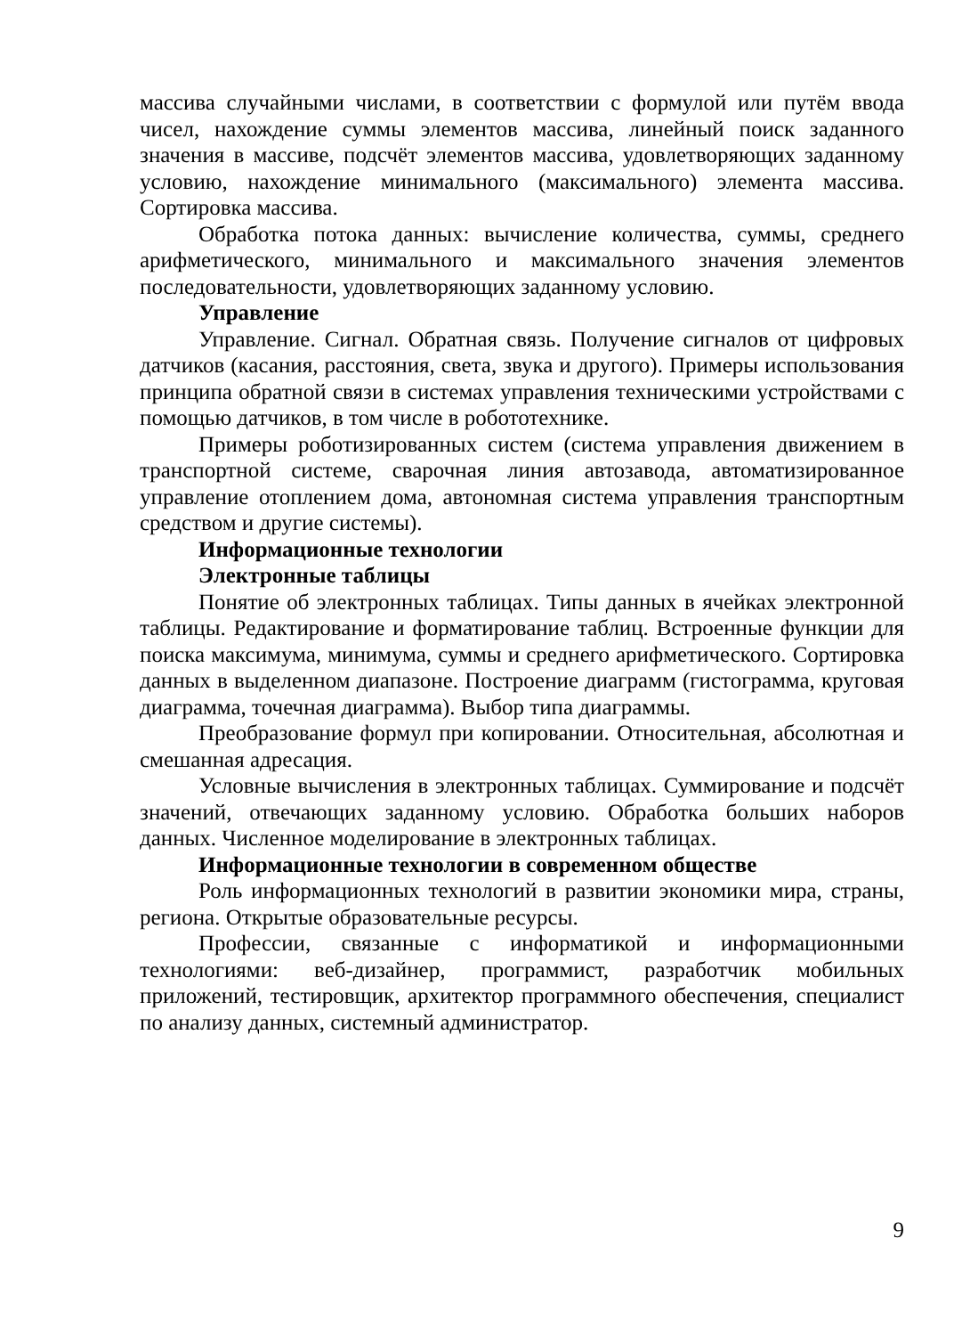массива случайными числами, в соответствии с формулой или путём ввода чисел, нахождение суммы элементов массива, линейный поиск заданного значения в массиве, подсчёт элементов массива, удовлетворяющих заданному условию, нахождение минимального (максимального) элемента массива. Сортировка массива.
Обработка потока данных: вычисление количества, суммы, среднего арифметического, минимального и максимального значения элементов последовательности, удовлетворяющих заданному условию.
Управление
Управление. Сигнал. Обратная связь. Получение сигналов от цифровых датчиков (касания, расстояния, света, звука и другого). Примеры использования принципа обратной связи в системах управления техническими устройствами с помощью датчиков, в том числе в робототехнике.
Примеры роботизированных систем (система управления движением в транспортной системе, сварочная линия автозавода, автоматизированное управление отоплением дома, автономная система управления транспортным средством и другие системы).
Информационные технологии
Электронные таблицы
Понятие об электронных таблицах. Типы данных в ячейках электронной таблицы. Редактирование и форматирование таблиц. Встроенные функции для поиска максимума, минимума, суммы и среднего арифметического. Сортировка данных в выделенном диапазоне. Построение диаграмм (гистограмма, круговая диаграмма, точечная диаграмма). Выбор типа диаграммы.
Преобразование формул при копировании. Относительная, абсолютная и смешанная адресация.
Условные вычисления в электронных таблицах. Суммирование и подсчёт значений, отвечающих заданному условию. Обработка больших наборов данных. Численное моделирование в электронных таблицах.
Информационные технологии в современном обществе
Роль информационных технологий в развитии экономики мира, страны, региона. Открытые образовательные ресурсы.
Профессии, связанные с информатикой и информационными технологиями: веб-дизайнер, программист, разработчик мобильных приложений, тестировщик, архитектор программного обеспечения, специалист по анализу данных, системный администратор.
9